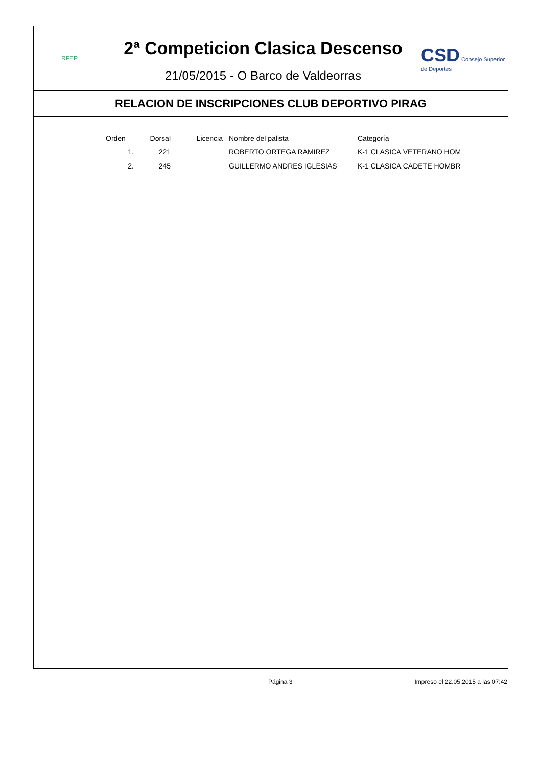RFEP
2ª Competicion Clasica Descenso
21/05/2015 - O Barco de Valdeorras
CSD Consejo Superior de Deportes
RELACION DE INSCRIPCIONES CLUB DEPORTIVO PIRAG
| Orden | Dorsal | Licencia | Nombre del palista | Categoría |
| --- | --- | --- | --- | --- |
| 1. | 221 | | ROBERTO ORTEGA RAMIREZ | K-1 CLASICA VETERANO HOM |
| 2. | 245 | | GUILLERMO ANDRES IGLESIAS | K-1 CLASICA CADETE HOMBR |
Página 3 Impreso el 22.05.2015 a las 07:42